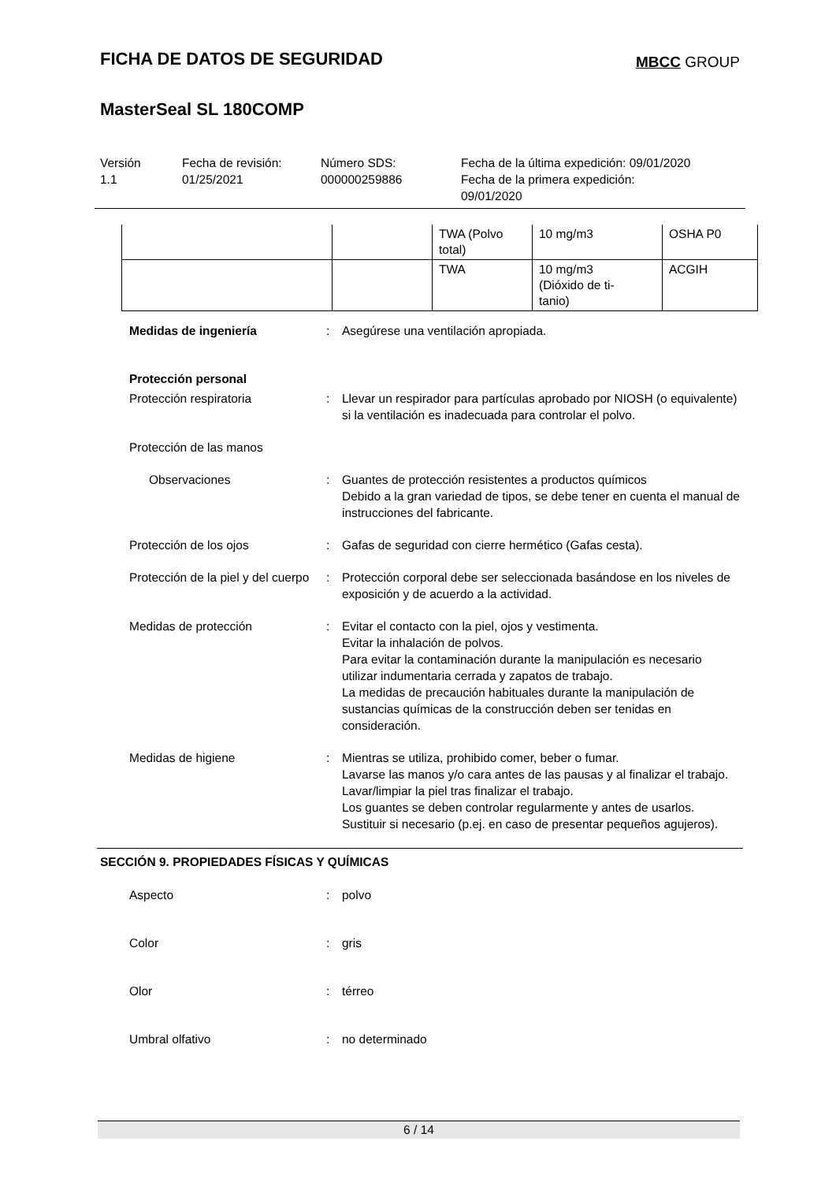MBCC GROUP
FICHA DE DATOS DE SEGURIDAD
MasterSeal SL 180COMP
Versión
1.1
Fecha de revisión:
01/25/2021
Número SDS:
000000259886
Fecha de la última expedición: 09/01/2020
Fecha de la primera expedición:
09/01/2020
| | | TWA (Polvo total) | 10 mg/m3 | OSHA P0 |
| | | TWA | 10 mg/m3 (Dióxido de ti- tanio) | ACGIH |
Medidas de ingeniería: Asegúrese una ventilación apropiada.
Protección personal
Protección respiratoria: Llevar un respirador para partículas aprobado por NIOSH (o equivalente) si la ventilación es inadecuada para controlar el polvo.
Protección de las manos
Observaciones: Guantes de protección resistentes a productos químicos
Debido a la gran variedad de tipos, se debe tener en cuenta el manual de instrucciones del fabricante.
Protección de los ojos: Gafas de seguridad con cierre hermético (Gafas cesta).
Protección de la piel y del cuerpo: Protección corporal debe ser seleccionada basándose en los niveles de exposición y de acuerdo a la actividad.
Medidas de protección: Evitar el contacto con la piel, ojos y vestimenta.
Evitar la inhalación de polvos.
Para evitar la contaminación durante la manipulación es necesario utilizar indumentaria cerrada y zapatos de trabajo.
La medidas de precaución habituales durante la manipulación de sustancias químicas de la construcción deben ser tenidas en consideración.
Medidas de higiene: Mientras se utiliza, prohibido comer, beber o fumar.
Lavarse las manos y/o cara antes de las pausas y al finalizar el trabajo.
Lavar/limpiar la piel tras finalizar el trabajo.
Los guantes se deben controlar regularmente y antes de usarlos. Sustituir si necesario (p.ej. en caso de presentar pequeños agujeros).
SECCIÓN 9. PROPIEDADES FÍSICAS Y QUÍMICAS
Aspecto: polvo
Color: gris
Olor: térreo
Umbral olfativo: no determinado
6 / 14